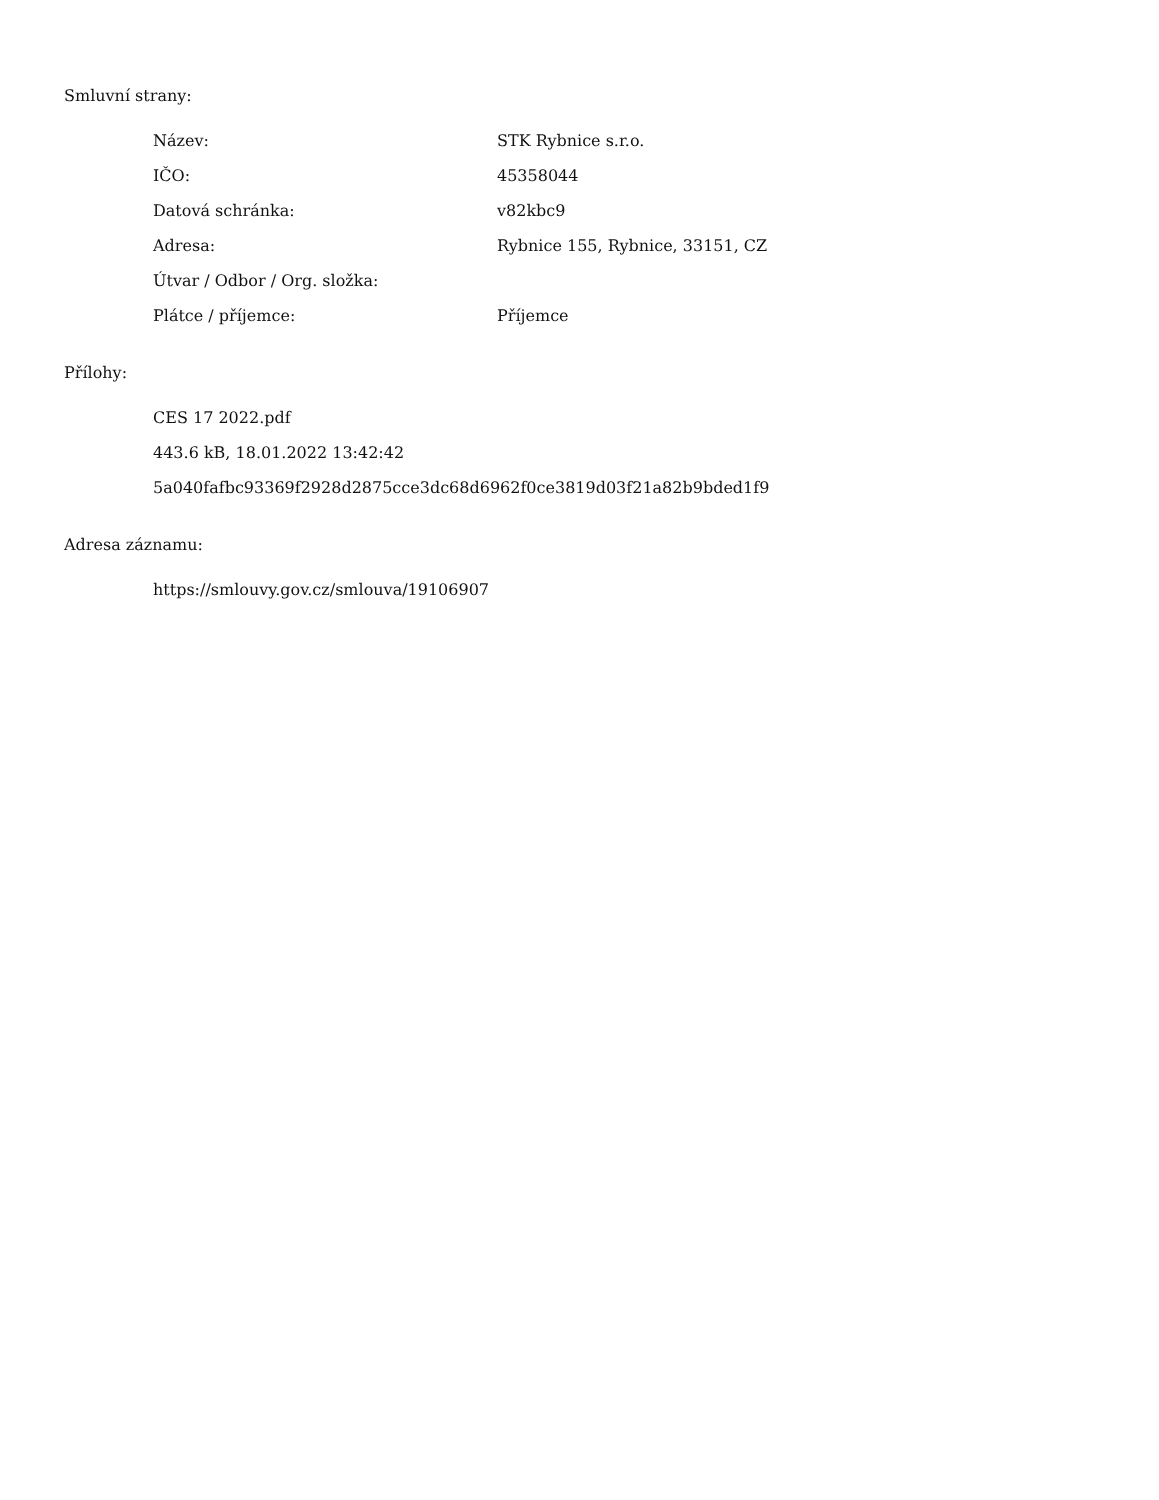Smluvní strany:
| Název: | STK Rybnice s.r.o. |
| IČO: | 45358044 |
| Datová schránka: | v82kbc9 |
| Adresa: | Rybnice 155, Rybnice, 33151, CZ |
| Útvar / Odbor / Org. složka: | |
| Plátce / příjemce: | Příjemce |
Přílohy:
CES 17 2022.pdf
443.6 kB, 18.01.2022 13:42:42
5a040fafbc93369f2928d2875cce3dc68d6962f0ce3819d03f21a82b9bded1f9
Adresa záznamu:
https://smlouvy.gov.cz/smlouva/19106907